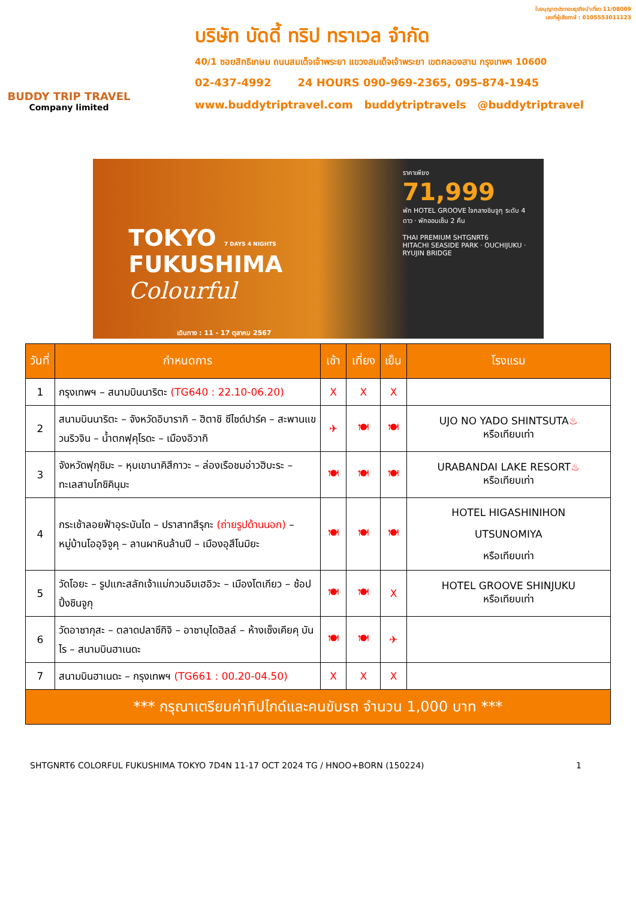BUDDY TRIP TRAVEL
Company limited
ใบอนุญาตประกอบธุรกิจนำเที่ยว 11/08009
เลขที่ผู้เสียภาษี : 0105553011123
บริษัท บัดดี้ ทริป ทราเวล จำกัด
40/1 ซอยสิทธิเกษม ถนนสมเด็จเจ้าพระยา แขวงสมเด็จเจ้าพระยา เขตคลองสาน กรุงเทพฯ 10600
02-437-4992 24 HOURS 090-969-2365, 095-874-1945
www.buddytriptravel.com buddytriptravels @buddytriptravel
TOKYO 7 DAYS 4 NIGHTS
FUKUSHIMA Colourful
เดินทาง : 11 - 17 ตุลาคม 2567
ราคาเพียง
71,999
พัก HOTEL GROOVE ใจกลางชินจูกุ ระดับ 4 ดาว · พักออนเซ็น 2 คืน
THAI PREMIUM SHTGNRT6
HITACHI SEASIDE PARK · OUCHIJUKU · RYUJIN BRIDGE
| วันที่ | กำหนดการ | เช้า | เที่ยง | เย็น | โรงแรม |
| --- | --- | --- | --- | --- | --- |
| 1 | กรุงเทพฯ – สนามบินนาริตะ (TG640 : 22.10-06.20) | X | X | X | |
| 2 | สนามบินนาริตะ – จังหวัดอิบารากิ – ฮิตาชิ ซีไซด์ปาร์ค – สะพานแขวนริวจิน – น้ำตกฟุคุโรดะ – เมืองอิวากิ | ✈ | 🍽 | 🍽 | UJO NO YADO SHINTSUTA ♨ หรือเทียบเท่า |
| 3 | จังหวัดฟุกุชิมะ – หุบเขานาคิสึกาวะ – ล่องเรือชมอ่าวฮิบะระ – ทะเลสาบโกชิคินุมะ | 🍽 | 🍽 | 🍽 | URABANDAI LAKE RESORT ♨ หรือเทียบเท่า |
| 4 | กระเช้าลอยฟ้าอุระบันได – ปราสาทสึรุกะ (ถ่ายรูปด้านนอก) – หมู่บ้านโออุจิจูคุ – ลานผาหินล้านปี – เมืองอุสึโนมิยะ | 🍽 | 🍽 | 🍽 | HOTEL HIGASHINIHON UTSUNOMIYA หรือเทียบเท่า |
| 5 | วัดโอยะ – รูปแกะสลักเจ้าแม่กวนอิมเฮอิวะ – เมืองโตเกียว – ช้อปปิ้งชินจูกุ | 🍽 | 🍽 | X | HOTEL GROOVE SHINJUKU หรือเทียบเท่า |
| 6 | วัดอาซากุสะ – ตลาดปลาซึกิจิ – อาซาบุไดฮิลล์ – ห้างเซ็งเคียคุ บันไร – สนามบินฮาเนดะ | 🍽 | 🍽 | ✈ | |
| 7 | สนามบินฮาเนดะ – กรุงเทพฯ (TG661 : 00.20-04.50) | X | X | X | |
| *** กรุณาเตรียมค่าทิปไกด์และคนขับรถ จำนวน 1,000 บาท *** | | | | | |
SHTGNRT6 COLORFUL FUKUSHIMA TOKYO 7D4N 11-17 OCT 2024 TG / HNOO+BORN (150224) 1